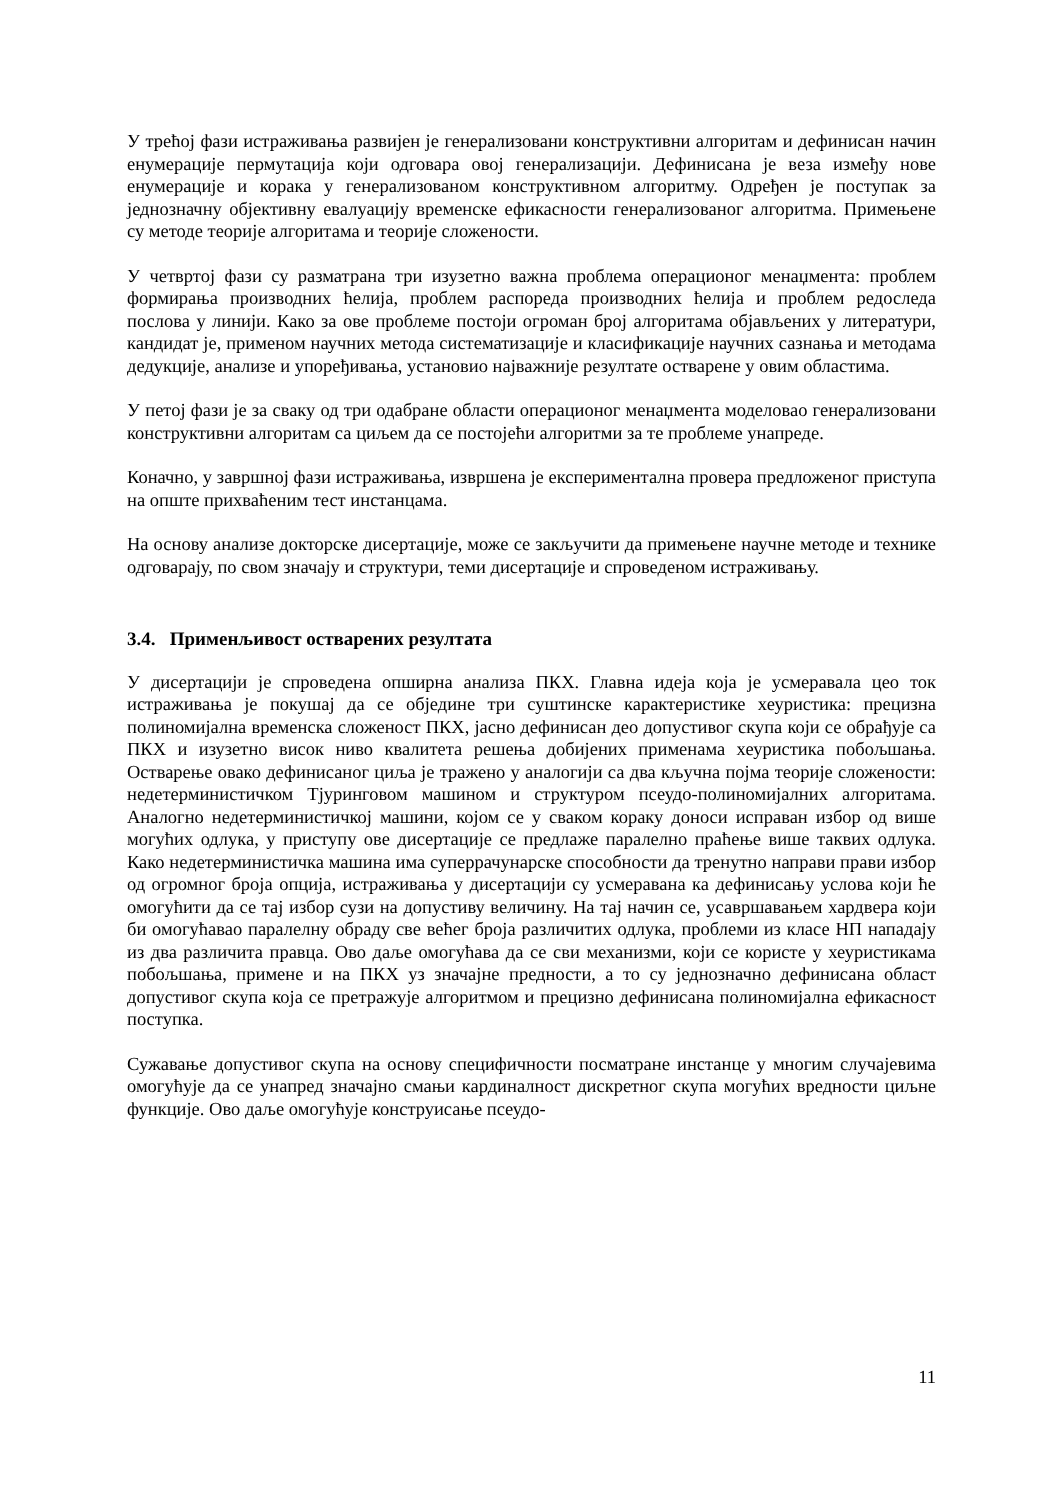У трећој фази истраживања развијен је генерализовани конструктивни алгоритам и дефинисан начин енумерације пермутација који одговара овој генерализацији. Дефинисана је веза између нове енумерације и корака у генерализованом конструктивном алгоритму. Одређен је поступак за једнозначну објективну евалуацију временске ефикасности генерализованог алгоритма. Примењене су методе теорије алгоритама и теорије сложености.
У четвртој фази су разматрана три изузетно важна проблема операционог менаџмента: проблем формирања производних ћелија, проблем распореда производних ћелија и проблем редоследа послова у линији. Како за ове проблеме постоји огроман број алгоритама објављених у литератури, кандидат је, применом научних метода систематизације и класификације научних сазнања и методама дедукције, анализе и упоређивања, установио најважније резултате остварене у овим областима.
У петој фази је за сваку од три одабране области операционог менаџмента моделовао генерализовани конструктивни алгоритам са циљем да се постојећи алгоритми за те проблеме унапреде.
Коначно, у завршној фази истраживања, извршена је експериментална провера предложеног приступа на опште прихваћеним тест инстанцама.
На основу анализе докторске дисертације, може се закључити да примењене научне методе и технике одговарају, по свом значају и структури, теми дисертације и спроведеном истраживању.
3.4. Применљивост остварених резултата
У дисертацији је спроведена опширна анализа ПКХ. Главна идеја која је усмеравала цео ток истраживања је покушај да се обједине три суштинске карактеристике хеуристика: прецизна полиномијална временска сложеност ПКХ, јасно дефинисан део допустивог скупа који се обрађује са ПКХ и изузетно висок ниво квалитета решења добијених применама хеуристика побољшања. Остварење овако дефинисаног циља је тражено у аналогији са два кључна појма теорије сложености: недетерминистичком Тјуринговом машином и структуром псеудо-полиномијалних алгоритама. Аналогно недетерминистичкој машини, којом се у сваком кораку доноси исправан избор од више могућих одлука, у приступу ове дисертације се предлаже паралелно праћење више таквих одлука. Како недетерминистичка машина има суперрачунарске способности да тренутно направи прави избор од огромног броја опција, истраживања у дисертацији су усмеравана ка дефинисању услова који ће омогућити да се тај избор сузи на допустиву величину. На тај начин се, усавршавањем хардвера који би омогућавао паралелну обраду све већег броја различитих одлука, проблеми из класе НП нападају из два различита правца. Ово даље омогућава да се сви механизми, који се користе у хеуристикама побољшања, примене и на ПКХ уз значајне предности, а то су једнозначно дефинисана област допустивог скупа која се претражује алгоритмом и прецизно дефинисана полиномијална ефикасност поступка.
Сужавање допустивог скупа на основу специфичности посматране инстанце у многим случајевима омогућује да се унапред значајно смањи кардиналност дискретног скупа могућих вредности циљне функције. Ово даље омогућује конструисање псеудо-
11